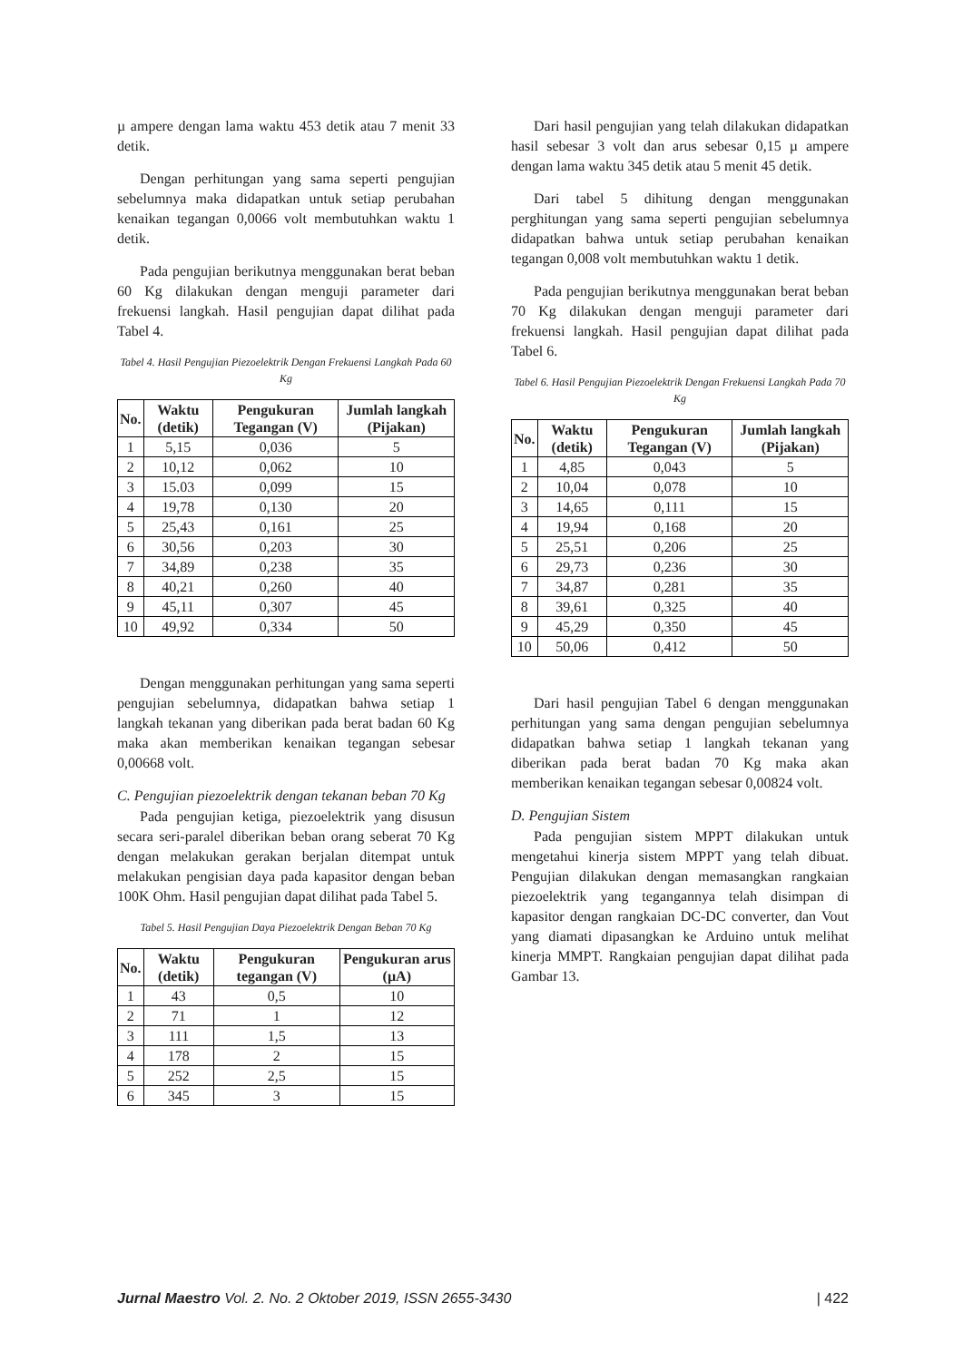µ ampere dengan lama waktu 453 detik atau 7 menit 33 detik.
Dengan perhitungan yang sama seperti pengujian sebelumnya maka didapatkan untuk setiap perubahan kenaikan tegangan 0,0066 volt membutuhkan waktu 1 detik.
Pada pengujian berikutnya menggunakan berat beban 60 Kg dilakukan dengan menguji parameter dari frekuensi langkah. Hasil pengujian dapat dilihat pada Tabel 4.
Tabel 4. Hasil Pengujian Piezoelektrik Dengan Frekuensi Langkah Pada 60 Kg
| No. | Waktu (detik) | Pengukuran Tegangan (V) | Jumlah langkah (Pijakan) |
| --- | --- | --- | --- |
| 1 | 5,15 | 0,036 | 5 |
| 2 | 10,12 | 0,062 | 10 |
| 3 | 15.03 | 0,099 | 15 |
| 4 | 19,78 | 0,130 | 20 |
| 5 | 25,43 | 0,161 | 25 |
| 6 | 30,56 | 0,203 | 30 |
| 7 | 34,89 | 0,238 | 35 |
| 8 | 40,21 | 0,260 | 40 |
| 9 | 45,11 | 0,307 | 45 |
| 10 | 49,92 | 0,334 | 50 |
Dengan menggunakan perhitungan yang sama seperti pengujian sebelumnya, didapatkan bahwa setiap 1 langkah tekanan yang diberikan pada berat badan 60 Kg maka akan memberikan kenaikan tegangan sebesar 0,00668 volt.
C. Pengujian piezoelektrik dengan tekanan beban 70 Kg
Pada pengujian ketiga, piezoelektrik yang disusun secara seri-paralel diberikan beban orang seberat 70 Kg dengan melakukan gerakan berjalan ditempat untuk melakukan pengisian daya pada kapasitor dengan beban 100K Ohm. Hasil pengujian dapat dilihat pada Tabel 5.
Tabel 5. Hasil Pengujian Daya Piezoelektrik Dengan Beban 70 Kg
| No. | Waktu (detik) | Pengukuran tegangan (V) | Pengukuran arus (µA) |
| --- | --- | --- | --- |
| 1 | 43 | 0,5 | 10 |
| 2 | 71 | 1 | 12 |
| 3 | 111 | 1,5 | 13 |
| 4 | 178 | 2 | 15 |
| 5 | 252 | 2,5 | 15 |
| 6 | 345 | 3 | 15 |
Dari hasil pengujian yang telah dilakukan didapatkan hasil sebesar 3 volt dan arus sebesar 0,15 µ ampere dengan lama waktu 345 detik atau 5 menit 45 detik.
Dari tabel 5 dihitung dengan menggunakan perghitungan yang sama seperti pengujian sebelumnya didapatkan bahwa untuk setiap perubahan kenaikan tegangan 0,008 volt membutuhkan waktu 1 detik.
Pada pengujian berikutnya menggunakan berat beban 70 Kg dilakukan dengan menguji parameter dari frekuensi langkah. Hasil pengujian dapat dilihat pada Tabel 6.
Tabel 6. Hasil Pengujian Piezoelektrik Dengan Frekuensi Langkah Pada 70 Kg
| No. | Waktu (detik) | Pengukuran Tegangan (V) | Jumlah langkah (Pijakan) |
| --- | --- | --- | --- |
| 1 | 4,85 | 0,043 | 5 |
| 2 | 10,04 | 0,078 | 10 |
| 3 | 14,65 | 0,111 | 15 |
| 4 | 19,94 | 0,168 | 20 |
| 5 | 25,51 | 0,206 | 25 |
| 6 | 29,73 | 0,236 | 30 |
| 7 | 34,87 | 0,281 | 35 |
| 8 | 39,61 | 0,325 | 40 |
| 9 | 45,29 | 0,350 | 45 |
| 10 | 50,06 | 0,412 | 50 |
Dari hasil pengujian Tabel 6 dengan menggunakan perhitungan yang sama dengan pengujian sebelumnya didapatkan bahwa setiap 1 langkah tekanan yang diberikan pada berat badan 70 Kg maka akan memberikan kenaikan tegangan sebesar 0,00824 volt.
D. Pengujian Sistem
Pada pengujian sistem MPPT dilakukan untuk mengetahui kinerja sistem MPPT yang telah dibuat. Pengujian dilakukan dengan memasangkan rangkaian piezoelektrik yang tegangannya telah disimpan di kapasitor dengan rangkaian DC-DC converter, dan Vout yang diamati dipasangkan ke Arduino untuk melihat kinerja MMPT. Rangkaian pengujian dapat dilihat pada Gambar 13.
Jurnal Maestro Vol. 2. No. 2 Oktober 2019, ISSN 2655-3430 | 422